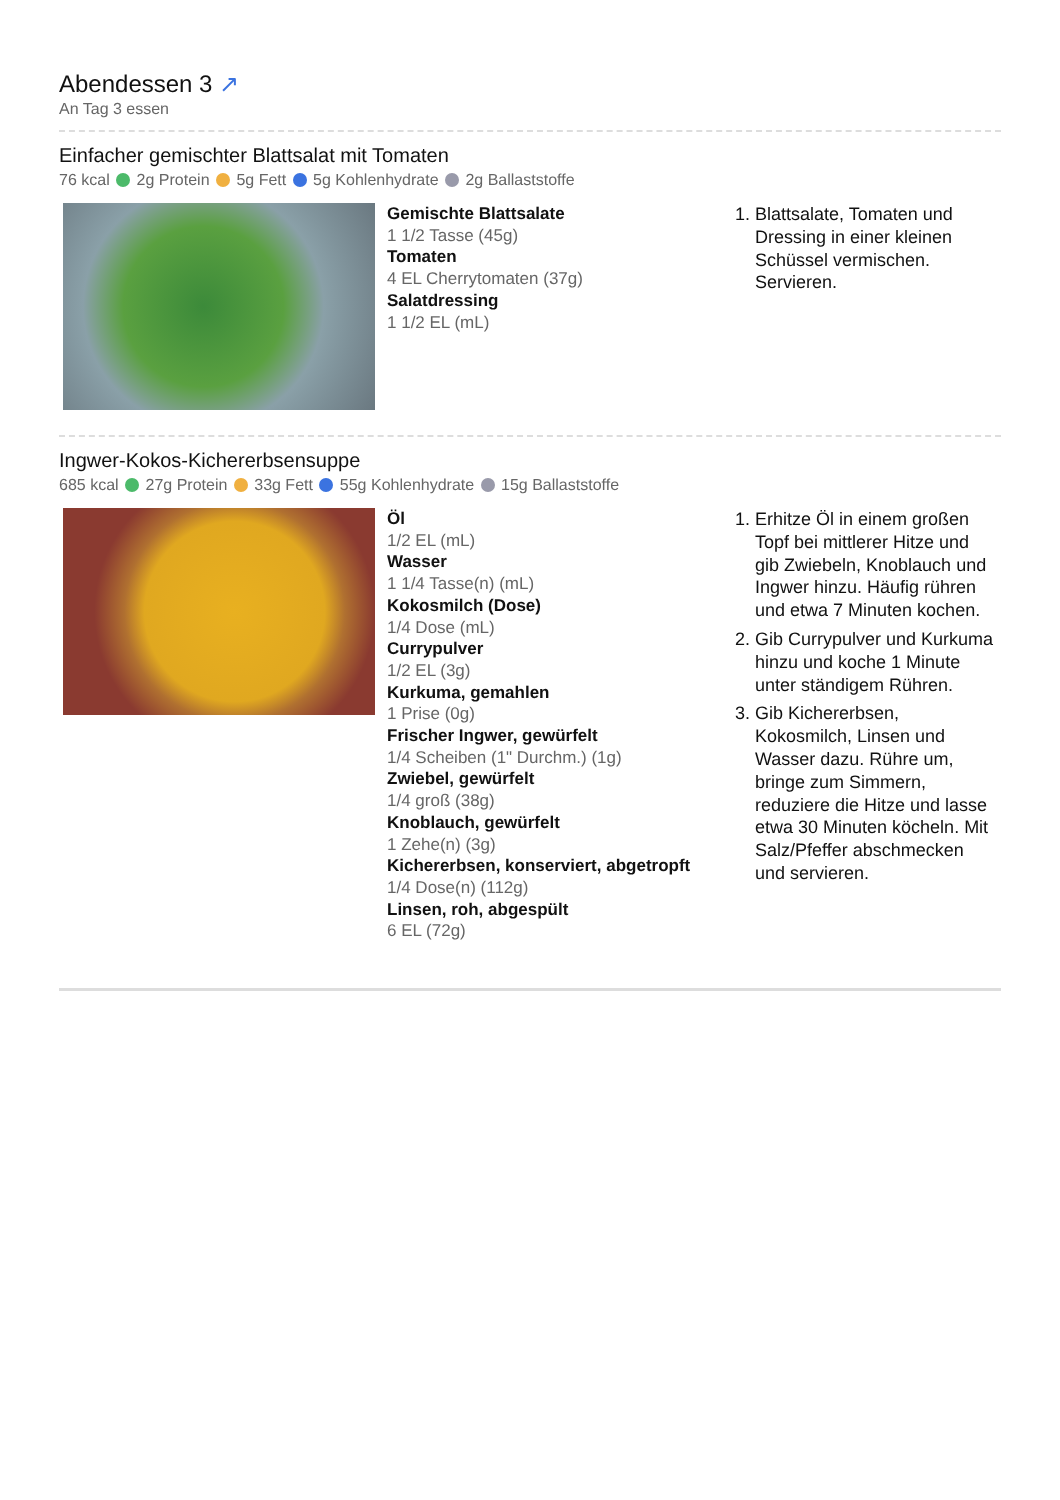Abendessen 3 ↗
An Tag 3 essen
Einfacher gemischter Blattsalat mit Tomaten
76 kcal 2g Protein 5g Fett 5g Kohlenhydrate 2g Ballaststoffe
Gemischte Blattsalate
1 1/2 Tasse (45g)
Tomaten
4 EL Cherrytomaten (37g)
Salatdressing
1 1/2 EL (mL)
1. Blattsalate, Tomaten und Dressing in einer kleinen Schüssel vermischen. Servieren.
Ingwer-Kokos-Kichererbsensuppe
685 kcal 27g Protein 33g Fett 55g Kohlenhydrate 15g Ballaststoffe
Öl
1/2 EL (mL)
Wasser
1 1/4 Tasse(n) (mL)
Kokosmilch (Dose)
1/4 Dose (mL)
Currypulver
1/2 EL (3g)
Kurkuma, gemahlen
1 Prise (0g)
Frischer Ingwer, gewürfelt
1/4 Scheiben (1" Durchm.) (1g)
Zwiebel, gewürfelt
1/4 groß (38g)
Knoblauch, gewürfelt
1 Zehe(n) (3g)
Kichererbsen, konserviert, abgetropft
1/4 Dose(n) (112g)
Linsen, roh, abgespült
6 EL (72g)
1. Erhitze Öl in einem großen Topf bei mittlerer Hitze und gib Zwiebeln, Knoblauch und Ingwer hinzu. Häufig rühren und etwa 7 Minuten kochen.
2. Gib Currypulver und Kurkuma hinzu und koche 1 Minute unter ständigem Rühren.
3. Gib Kichererbsen, Kokosmilch, Linsen und Wasser dazu. Rühre um, bringe zum Simmern, reduziere die Hitze und lasse etwa 30 Minuten köcheln. Mit Salz/Pfeffer abschmecken und servieren.